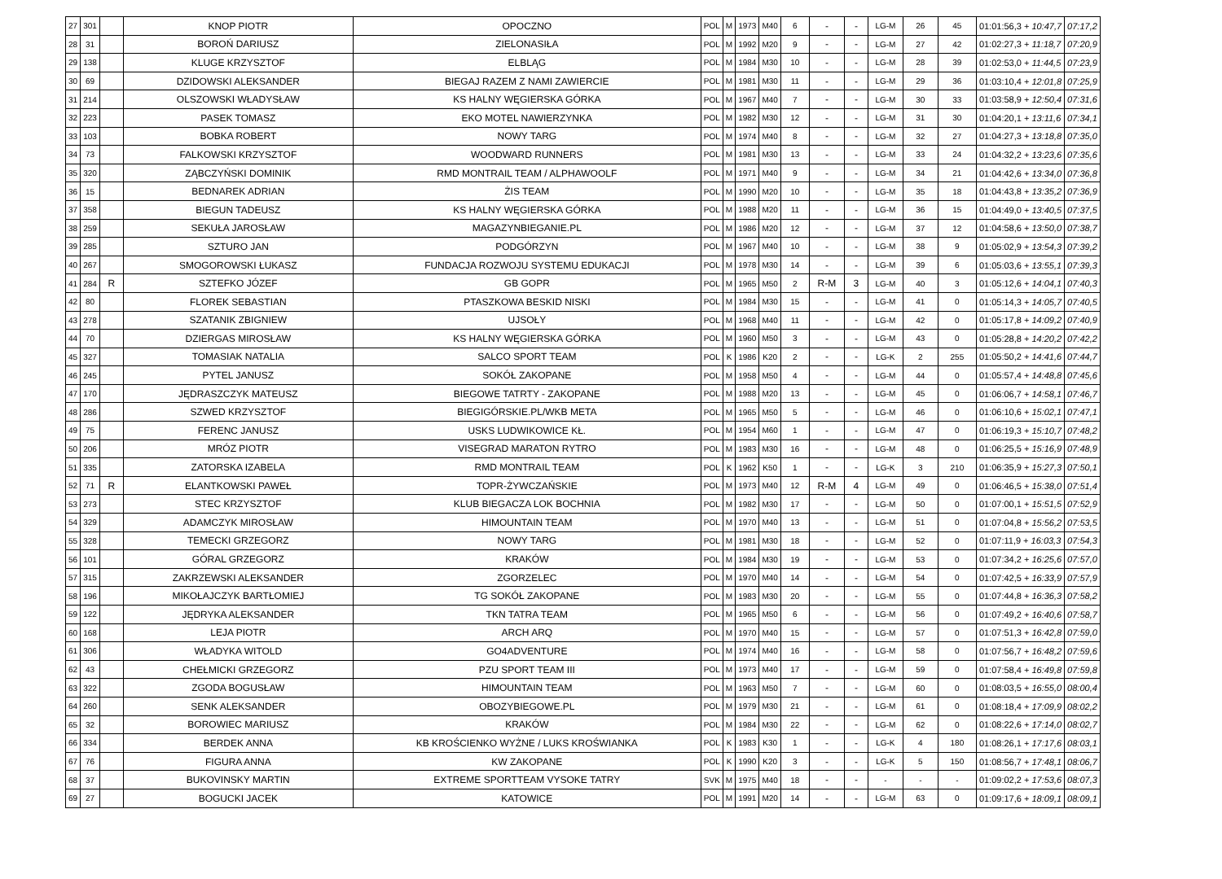| 27 | 301 | | KNOP PIOTR | OPOCZNO | POL | M | 1973 | M40 | 6 | - | - | LG-M | 26 | 45 | 01:01:56,3 + 10:47,7 | 07:17,2 |
| 28 | 31 | | BOROŃ DARIUSZ | ZIELONASIŁA | POL | M | 1992 | M20 | 9 | - | - | LG-M | 27 | 42 | 01:02:27,3 + 11:18,7 | 07:20,9 |
| 29 | 138 | | KLUGE KRZYSZTOF | ELBLĄG | POL | M | 1984 | M30 | 10 | - | - | LG-M | 28 | 39 | 01:02:53,0 + 11:44,5 | 07:23,9 |
| 30 | 69 | | DZIDOWSKI ALEKSANDER | BIEGAJ RAZEM Z NAMI ZAWIERCIE | POL | M | 1981 | M30 | 11 | - | - | LG-M | 29 | 36 | 01:03:10,4 + 12:01,8 | 07:25,9 |
| 31 | 214 | | OLSZOWSKI WŁADYSŁAW | KS HALNY WĘGIERSKA GÓRKA | POL | M | 1967 | M40 | 7 | - | - | LG-M | 30 | 33 | 01:03:58,9 + 12:50,4 | 07:31,6 |
| 32 | 223 | | PASEK TOMASZ | EKO MOTEL NAWIERZYNKA | POL | M | 1982 | M30 | 12 | - | - | LG-M | 31 | 30 | 01:04:20,1 + 13:11,6 | 07:34,1 |
| 33 | 103 | | BOBKA ROBERT | NOWY TARG | POL | M | 1974 | M40 | 8 | - | - | LG-M | 32 | 27 | 01:04:27,3 + 13:18,8 | 07:35,0 |
| 34 | 73 | | FALKOWSKI KRZYSZTOF | WOODWARD RUNNERS | POL | M | 1981 | M30 | 13 | - | - | LG-M | 33 | 24 | 01:04:32,2 + 13:23,6 | 07:35,6 |
| 35 | 320 | | ZĄBCZYŃSKI DOMINIK | RMD MONTRAIL TEAM / ALPHAWOOLF | POL | M | 1971 | M40 | 9 | - | - | LG-M | 34 | 21 | 01:04:42,6 + 13:34,0 | 07:36,8 |
| 36 | 15 | | BEDNAREK ADRIAN | ŻIS TEAM | POL | M | 1990 | M20 | 10 | - | - | LG-M | 35 | 18 | 01:04:43,8 + 13:35,2 | 07:36,9 |
| 37 | 358 | | BIEGUN TADEUSZ | KS HALNY WĘGIERSKA GÓRKA | POL | M | 1988 | M20 | 11 | - | - | LG-M | 36 | 15 | 01:04:49,0 + 13:40,5 | 07:37,5 |
| 38 | 259 | | SEKUŁA JAROSŁAW | MAGAZYNBIEGANIE.PL | POL | M | 1986 | M20 | 12 | - | - | LG-M | 37 | 12 | 01:04:58,6 + 13:50,0 | 07:38,7 |
| 39 | 285 | | SZTURO JAN | PODGÓRZYN | POL | M | 1967 | M40 | 10 | - | - | LG-M | 38 | 9 | 01:05:02,9 + 13:54,3 | 07:39,2 |
| 40 | 267 | | SMOGOROWSKI ŁUKASZ | FUNDACJA ROZWOJU SYSTEMU EDUKACJI | POL | M | 1978 | M30 | 14 | - | - | LG-M | 39 | 6 | 01:05:03,6 + 13:55,1 | 07:39,3 |
| 41 | 284 | R | SZTEFKO JÓZEF | GB GOPR | POL | M | 1965 | M50 | 2 | R-M | 3 | LG-M | 40 | 3 | 01:05:12,6 + 14:04,1 | 07:40,3 |
| 42 | 80 | | FLOREK SEBASTIAN | PTASZKOWA BESKID NISKI | POL | M | 1984 | M30 | 15 | - | - | LG-M | 41 | 0 | 01:05:14,3 + 14:05,7 | 07:40,5 |
| 43 | 278 | | SZATANIK ZBIGNIEW | UJSOŁY | POL | M | 1968 | M40 | 11 | - | - | LG-M | 42 | 0 | 01:05:17,8 + 14:09,2 | 07:40,9 |
| 44 | 70 | | DZIERGAS MIROSŁAW | KS HALNY WĘGIERSKA GÓRKA | POL | M | 1960 | M50 | 3 | - | - | LG-M | 43 | 0 | 01:05:28,8 + 14:20,2 | 07:42,2 |
| 45 | 327 | | TOMASIAK NATALIA | SALCO SPORT TEAM | POL | K | 1986 | K20 | 2 | - | - | LG-K | 2 | 255 | 01:05:50,2 + 14:41,6 | 07:44,7 |
| 46 | 245 | | PYTEL JANUSZ | SOKÓŁ ZAKOPANE | POL | M | 1958 | M50 | 4 | - | - | LG-M | 44 | 0 | 01:05:57,4 + 14:48,8 | 07:45,6 |
| 47 | 170 | | JĘDRASZCZYK MATEUSZ | BIEGOWE TATRTY - ZAKOPANE | POL | M | 1988 | M20 | 13 | - | - | LG-M | 45 | 0 | 01:06:06,7 + 14:58,1 | 07:46,7 |
| 48 | 286 | | SZWED KRZYSZTOF | BIEGIGÓRSKIE.PL/WKB META | POL | M | 1965 | M50 | 5 | - | - | LG-M | 46 | 0 | 01:06:10,6 + 15:02,1 | 07:47,1 |
| 49 | 75 | | FERENC JANUSZ | USKS LUDWIKOWICE KŁ. | POL | M | 1954 | M60 | 1 | - | - | LG-M | 47 | 0 | 01:06:19,3 + 15:10,7 | 07:48,2 |
| 50 | 206 | | MRÓZ PIOTR | VISEGRAD MARATON RYTRO | POL | M | 1983 | M30 | 16 | - | - | LG-M | 48 | 0 | 01:06:25,5 + 15:16,9 | 07:48,9 |
| 51 | 335 | | ZATORSKA IZABELA | RMD MONTRAIL TEAM | POL | K | 1962 | K50 | 1 | - | - | LG-K | 3 | 210 | 01:06:35,9 + 15:27,3 | 07:50,1 |
| 52 | 71 | R | ELANTKOWSKI PAWEŁ | TOPR-ŻYWCZAŃSKIE | POL | M | 1973 | M40 | 12 | R-M | 4 | LG-M | 49 | 0 | 01:06:46,5 + 15:38,0 | 07:51,4 |
| 53 | 273 | | STEC KRZYSZTOF | KLUB BIEGACZA LOK BOCHNIA | POL | M | 1982 | M30 | 17 | - | - | LG-M | 50 | 0 | 01:07:00,1 + 15:51,5 | 07:52,9 |
| 54 | 329 | | ADAMCZYK MIROSŁAW | HIMOUNTAIN TEAM | POL | M | 1970 | M40 | 13 | - | - | LG-M | 51 | 0 | 01:07:04,8 + 15:56,2 | 07:53,5 |
| 55 | 328 | | TEMECKI GRZEGORZ | NOWY TARG | POL | M | 1981 | M30 | 18 | - | - | LG-M | 52 | 0 | 01:07:11,9 + 16:03,3 | 07:54,3 |
| 56 | 101 | | GÓRAL GRZEGORZ | KRAKÓW | POL | M | 1984 | M30 | 19 | - | - | LG-M | 53 | 0 | 01:07:34,2 + 16:25,6 | 07:57,0 |
| 57 | 315 | | ZAKRZEWSKI ALEKSANDER | ZGORZELEC | POL | M | 1970 | M40 | 14 | - | - | LG-M | 54 | 0 | 01:07:42,5 + 16:33,9 | 07:57,9 |
| 58 | 196 | | MIKOŁAJCZYK BARTŁOMIEJ | TG SOKÓŁ ZAKOPANE | POL | M | 1983 | M30 | 20 | - | - | LG-M | 55 | 0 | 01:07:44,8 + 16:36,3 | 07:58,2 |
| 59 | 122 | | JĘDRYKA ALEKSANDER | TKN TATRA TEAM | POL | M | 1965 | M50 | 6 | - | - | LG-M | 56 | 0 | 01:07:49,2 + 16:40,6 | 07:58,7 |
| 60 | 168 | | LEJA PIOTR | ARCH ARQ | POL | M | 1970 | M40 | 15 | - | - | LG-M | 57 | 0 | 01:07:51,3 + 16:42,8 | 07:59,0 |
| 61 | 306 | | WŁADYKA WITOLD | GO4ADVENTURE | POL | M | 1974 | M40 | 16 | - | - | LG-M | 58 | 0 | 01:07:56,7 + 16:48,2 | 07:59,6 |
| 62 | 43 | | CHEŁMICKI GRZEGORZ | PZU SPORT TEAM III | POL | M | 1973 | M40 | 17 | - | - | LG-M | 59 | 0 | 01:07:58,4 + 16:49,8 | 07:59,8 |
| 63 | 322 | | ZGODA BOGUSŁAW | HIMOUNTAIN TEAM | POL | M | 1963 | M50 | 7 | - | - | LG-M | 60 | 0 | 01:08:03,5 + 16:55,0 | 08:00,4 |
| 64 | 260 | | SENK ALEKSANDER | OBOZYBIEGOWE.PL | POL | M | 1979 | M30 | 21 | - | - | LG-M | 61 | 0 | 01:08:18,4 + 17:09,9 | 08:02,2 |
| 65 | 32 | | BOROWIEC MARIUSZ | KRAKÓW | POL | M | 1984 | M30 | 22 | - | - | LG-M | 62 | 0 | 01:08:22,6 + 17:14,0 | 08:02,7 |
| 66 | 334 | | BERDEK ANNA | KB KROŚCIENKO WYŻNE / LUKS KROŚWIANKA | POL | K | 1983 | K30 | 1 | - | - | LG-K | 4 | 180 | 01:08:26,1 + 17:17,6 | 08:03,1 |
| 67 | 76 | | FIGURA ANNA | KW ZAKOPANE | POL | K | 1990 | K20 | 3 | - | - | LG-K | 5 | 150 | 01:08:56,7 + 17:48,1 | 08:06,7 |
| 68 | 37 | | BUKOVINSKY MARTIN | EXTREME SPORTTEAM VYSOKE TATRY | SVK | M | 1975 | M40 | 18 | - | - | - | - | - | 01:09:02,2 + 17:53,6 | 08:07,3 |
| 69 | 27 | | BOGUCKI JACEK | KATOWICE | POL | M | 1991 | M20 | 14 | - | - | LG-M | 63 | 0 | 01:09:17,6 + 18:09,1 | 08:09,1 |